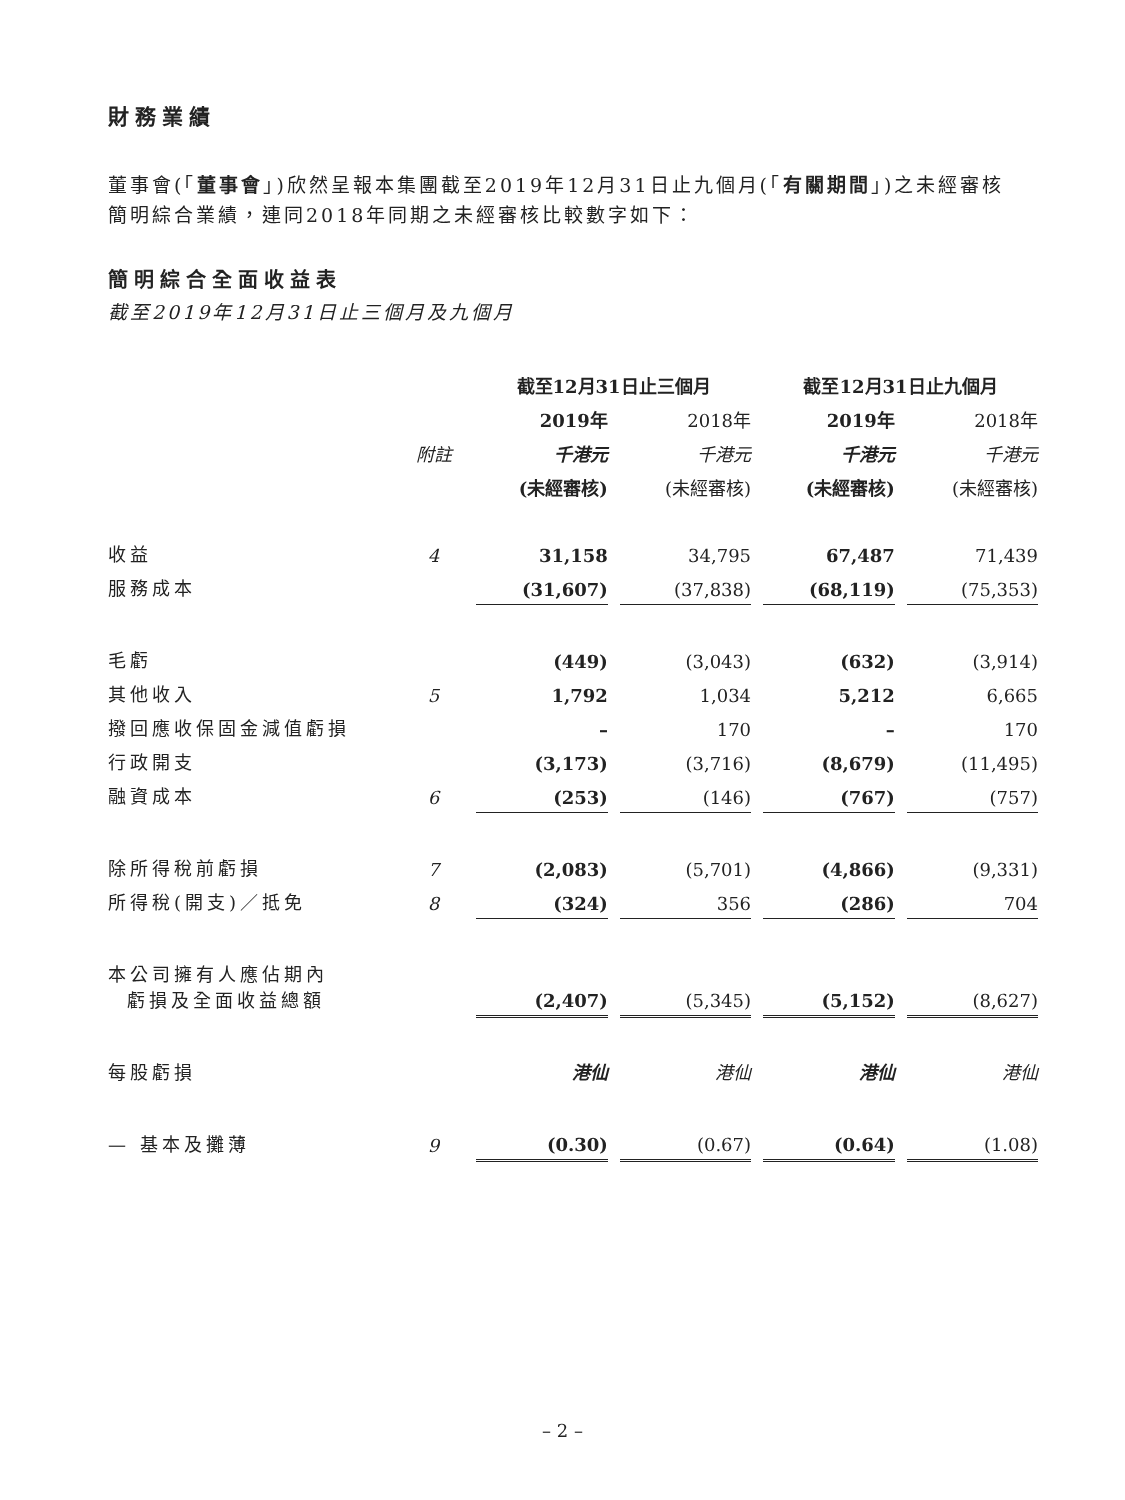財務業績
董事會(「董事會」)欣然呈報本集團截至2019年12月31日止九個月(「有關期間」)之未經審核簡明綜合業績，連同2018年同期之未經審核比較數字如下：
簡明綜合全面收益表
截至2019年12月31日止三個月及九個月
| | | 截至12月31日止三個月 | | | | 截至12月31日止九個月 | | |
| --- | --- | --- | --- | --- | --- | --- | --- | --- |
| | | 2019年 | | 2018年 | | 2019年 | | 2018年 |
| | 附註 | 千港元 | | 千港元 | | 千港元 | | 千港元 |
| | | (未經審核) | | (未經審核) | | (未經審核) | | (未經審核) |
| 收益 | 4 | 31,158 | | 34,795 | | 67,487 | | 71,439 |
| 服務成本 | | (31,607) | | (37,838) | | (68,119) | | (75,353) |
| 毛虧 | | (449) | | (3,043) | | (632) | | (3,914) |
| 其他收入 | 5 | 1,792 | | 1,034 | | 5,212 | | 6,665 |
| 撥回應收保固金減值虧損 | | – | | 170 | | – | | 170 |
| 行政開支 | | (3,173) | | (3,716) | | (8,679) | | (11,495) |
| 融資成本 | 6 | (253) | | (146) | | (767) | | (757) |
| 除所得稅前虧損 | 7 | (2,083) | | (5,701) | | (4,866) | | (9,331) |
| 所得稅(開支)／抵免 | 8 | (324) | | 356 | | (286) | | 704 |
| 本公司擁有人應佔期內 虧損及全面收益總額 | | (2,407) | | (5,345) | | (5,152) | | (8,627) |
| 每股虧損 | | 港仙 | | 港仙 | | 港仙 | | 港仙 |
| — 基本及攤薄 | 9 | (0.30) | | (0.67) | | (0.64) | | (1.08) |
– 2 –